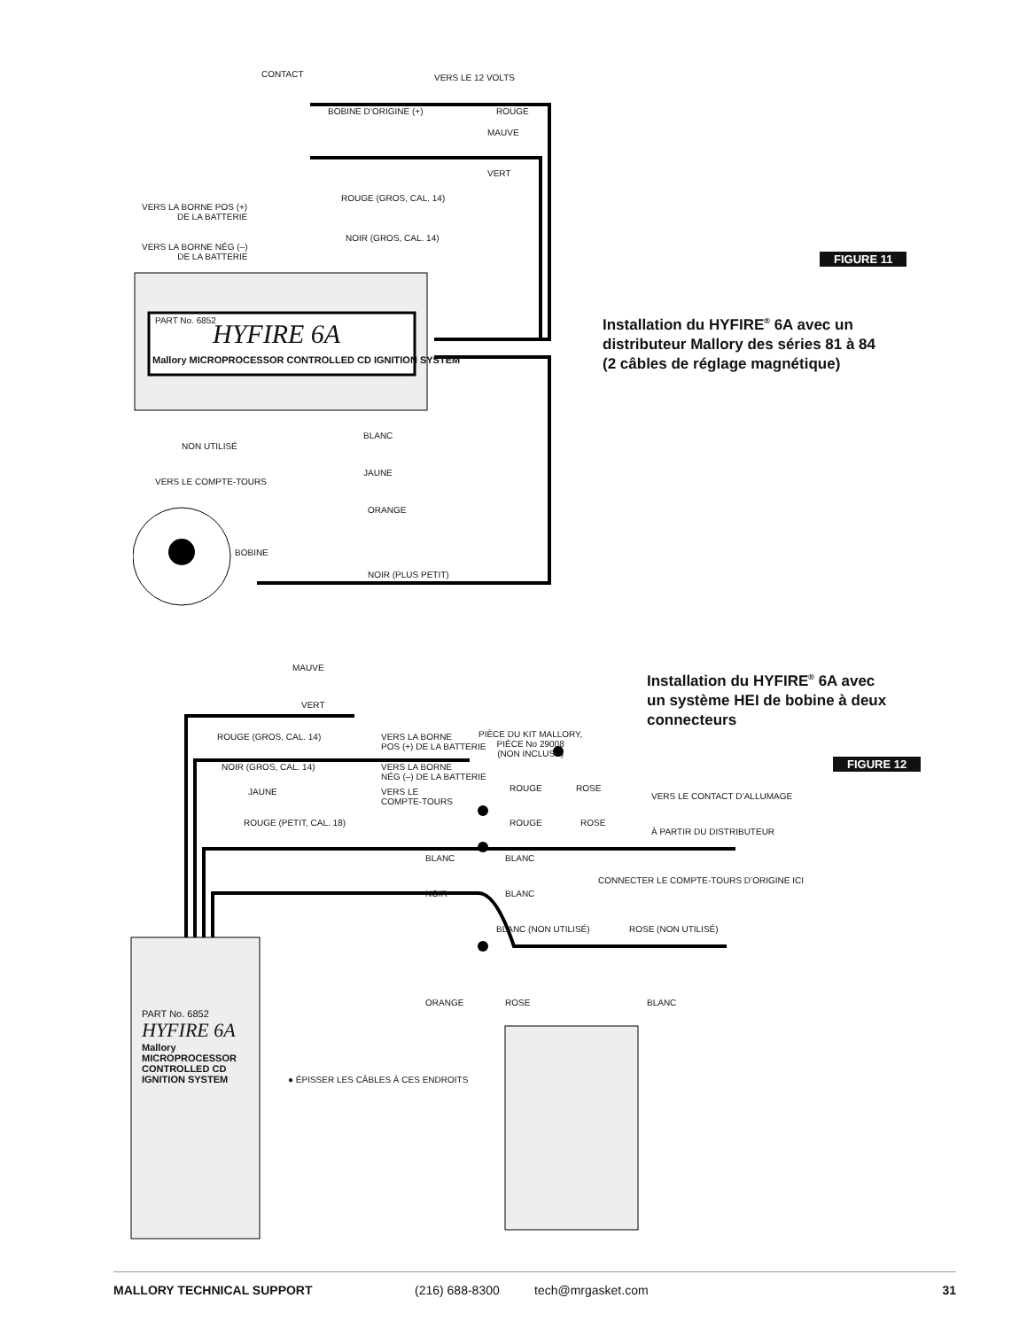CONTACT VERS LE 12 VOLTS
BOBINE D’ORIGINE (+) ROUGE
MAUVE
VERT
ROUGE (GROS, CAL. 14)
VERS LA BORNE POS (+)
DE LA BATTERIE
NOIR (GROS, CAL. 14)
VERS LA BORNE NÉG (–)
DE LA BATTERIE
PART No. 6852 HYFIRE 6A
Mallory MICROPROCESSOR CONTROLLED CD IGNITION SYSTEM
BLANC
NON UTILISÉ
JAUNE
VERS LE COMPTE-TOURS
ORANGE
BOBINE
NOIR (PLUS PETIT)
FIGURE 11
Installation du HYFIRE<sup>®</sup> 6A avec un
distributeur Mallory des séries 81 à 84
(2 câbles de réglage magnétique)
MAUVE
VERT
ROUGE (GROS, CAL. 14)
VERS LA BORNE
POS (+) DE LA BATTERIE
PIÈCE DU KIT MALLORY,
PIÈCE No 29008
(NON INCLUSE)
NOIR (GROS, CAL. 14)
VERS LA BORNE
NÉG (–) DE LA BATTERIE
JAUNE
VERS LE
COMPTE-TOURS
ROUGE ROSE
VERS LE CONTACT D’ALLUMAGE
ROUGE (PETIT, CAL. 18) ROUGE ROSE
À PARTIR DU DISTRIBUTEUR
BLANC BLANC
CONNECTER LE COMPTE-TOURS D’ORIGINE ICI
NOIR BLANC
BLANC (NON UTILISÉ) ROSE (NON UTILISÉ)
ORANGE ROSE BLANC
● ÉPISSER LES CÂBLES À CES ENDROITS
PART No. 6852
HYFIRE 6A
Mallory MICROPROCESSOR CONTROLLED CD IGNITION SYSTEM
Installation du HYFIRE<sup>®</sup> 6A avec
un système HEI de bobine à deux
connecteurs
FIGURE 12
MALLORY TECHNICAL SUPPORT (216) 688-8300 tech@mrgasket.com 31